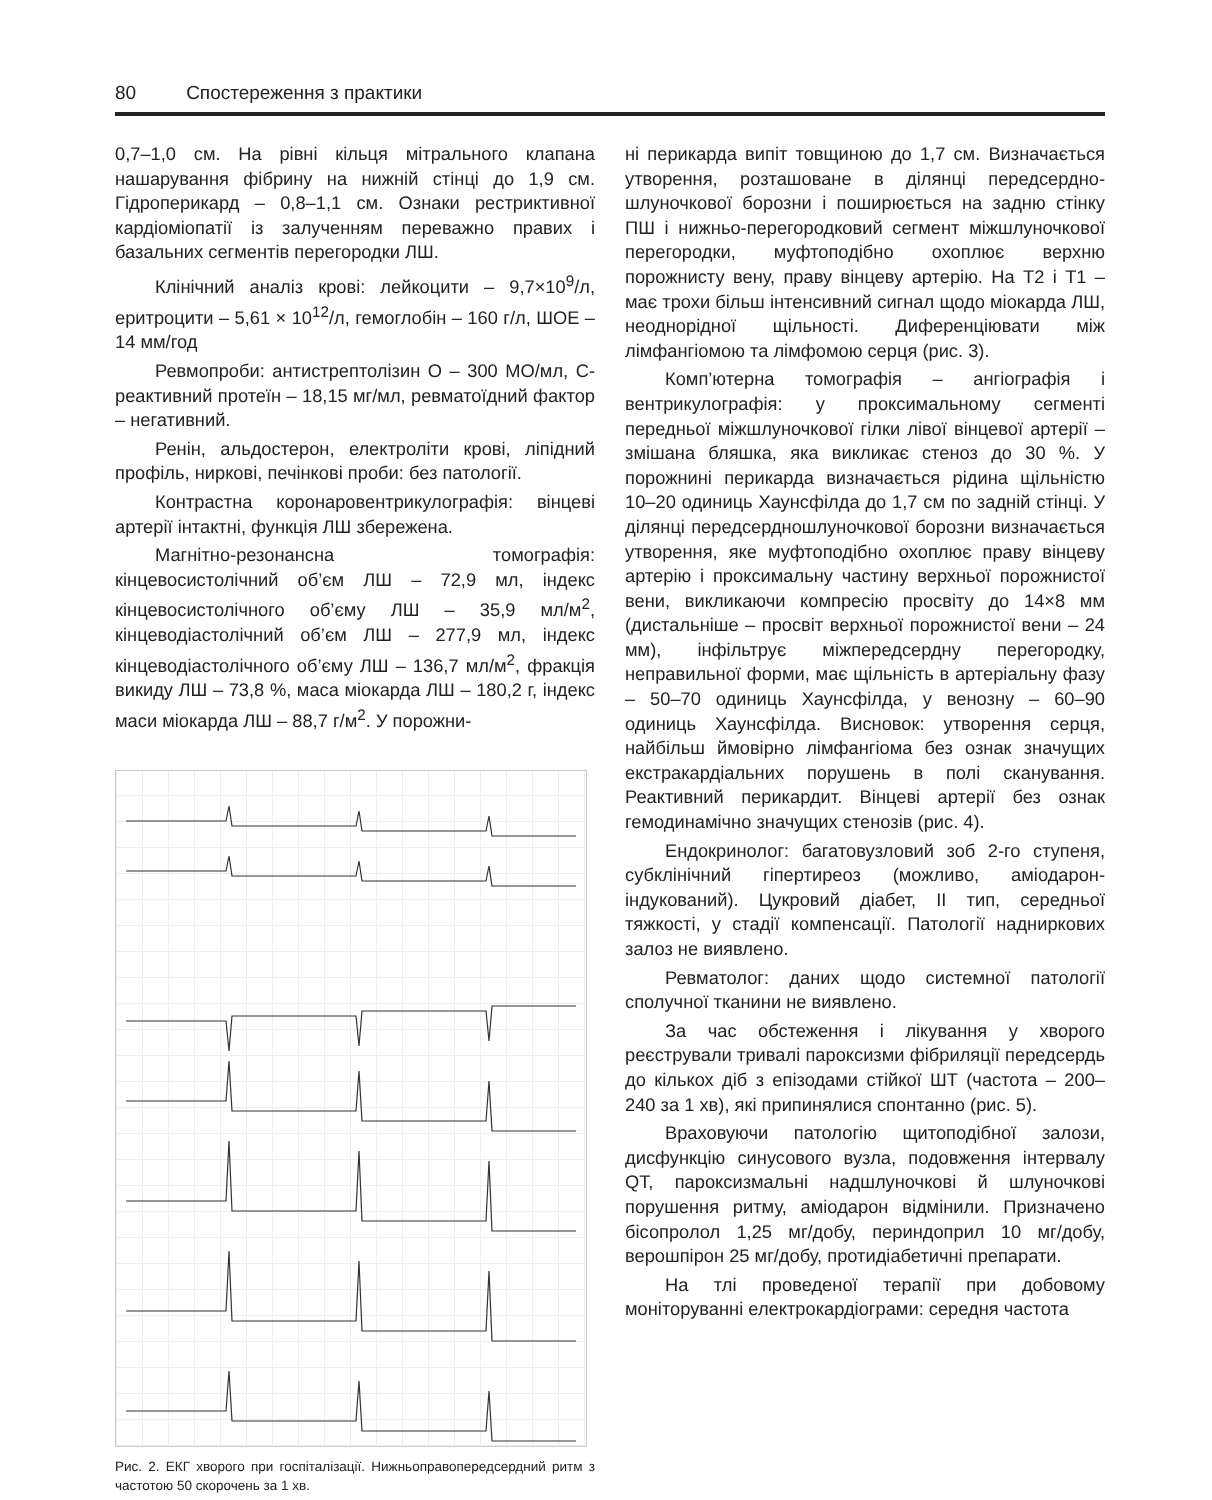80 Спостереження з практики
0,7–1,0 см. На рівні кільця мітрального клапана нашарування фібрину на нижній стінці до 1,9 см. Гідроперикард – 0,8–1,1 см. Ознаки рестриктивної кардіоміопатії із залученням переважно правих і базальних сегментів перегородки ЛШ.
Клінічний аналіз крові: лейкоцити – 9,7×10<sup>9</sup>/л, еритроцити – 5,61 × 10<sup>12</sup>/л, гемоглобін – 160 г/л, ШОЕ – 14 мм/год
Ревмопроби: антистрептолізин О – 300 МО/мл, С-реактивний протеїн – 18,15 мг/мл, ревматоїдний фактор – негативний.
Ренін, альдостерон, електроліти крові, ліпідний профіль, ниркові, печінкові проби: без патології.
Контрастна коронаровентрикулографія: вінцеві артерії інтактні, функція ЛШ збережена.
Магнітно-резонансна томографія: кінцевосистолічний об’єм ЛШ – 72,9 мл, індекс кінцевосистолічного об’єму ЛШ – 35,9 мл/м<sup>2</sup>, кінцеводіастолічний об’єм ЛШ – 277,9 мл, індекс кінцеводіастолічного об’єму ЛШ – 136,7 мл/м<sup>2</sup>, фракція викиду ЛШ – 73,8 %, маса міокарда ЛШ – 180,2 г, індекс маси міокарда ЛШ – 88,7 г/м<sup>2</sup>. У порожни-
Рис. 2. ЕКГ хворого при госпіталізації. Нижньоправопередсердний ритм з частотою 50 скорочень за 1 хв.
ні перикарда випіт товщиною до 1,7 см. Визначається утворення, розташоване в ділянці передсердно-шлуночкової борозни і поширюється на задню стінку ПШ і нижньо-перегородковий сегмент міжшлуночкової перегородки, муфтоподібно охоплює верхню порожнисту вену, праву вінцеву артерію. На Т2 і Т1 – має трохи більш інтенсивний сигнал щодо міокарда ЛШ, неоднорідної щільності. Диференціювати між лімфангіомою та лімфомою серця (рис. 3).
Комп’ютерна томографія – ангіографія і вентрикулографія: у проксимальному сегменті передньої міжшлуночкової гілки лівої вінцевої артерії – змішана бляшка, яка викликає стеноз до 30 %. У порожнині перикарда визначається рідина щільністю 10–20 одиниць Хаунсфілда до 1,7 см по задній стінці. У ділянці передсердношлуночкової борозни визначається утворення, яке муфтоподібно охоплює праву вінцеву артерію і проксимальну частину верхньої порожнистої вени, викликаючи компресію просвіту до 14×8 мм (дистальніше – просвіт верхньої порожнистої вени – 24 мм), інфільтрує міжпередсердну перегородку, неправильної форми, має щільність в артеріальну фазу – 50–70 одиниць Хаунсфілда, у венозну – 60–90 одиниць Хаунсфілда. Висновок: утворення серця, найбільш ймовірно лімфангіома без ознак значущих екстракардіальних порушень в полі сканування. Реактивний перикардит. Вінцеві артерії без ознак гемодинамічно значущих стенозів (рис. 4).
Ендокринолог: багатовузловий зоб 2-го ступеня, субклінічний гіпертиреоз (можливо, аміодарон-індукований). Цукровий діабет, II тип, середньої тяжкості, у стадії компенсації. Патології надниркових залоз не виявлено.
Ревматолог: даних щодо системної патології сполучної тканини не виявлено.
За час обстеження і лікування у хворого реєстрували тривалі пароксизми фібриляції передсердь до кількох діб з епізодами стійкої ШТ (частота – 200–240 за 1 хв), які припинялися спонтанно (рис. 5).
Враховуючи патологію щитоподібної залози, дисфункцію синусового вузла, подовження інтервалу QT, пароксизмальні надшлуночкові й шлуночкові порушення ритму, аміодарон відмінили. Призначено бісопролол 1,25 мг/добу, периндоприл 10 мг/добу, верошпірон 25 мг/добу, протидіабетичні препарати.
На тлі проведеної терапії при добовому моніторуванні електрокардіограми: середня частота